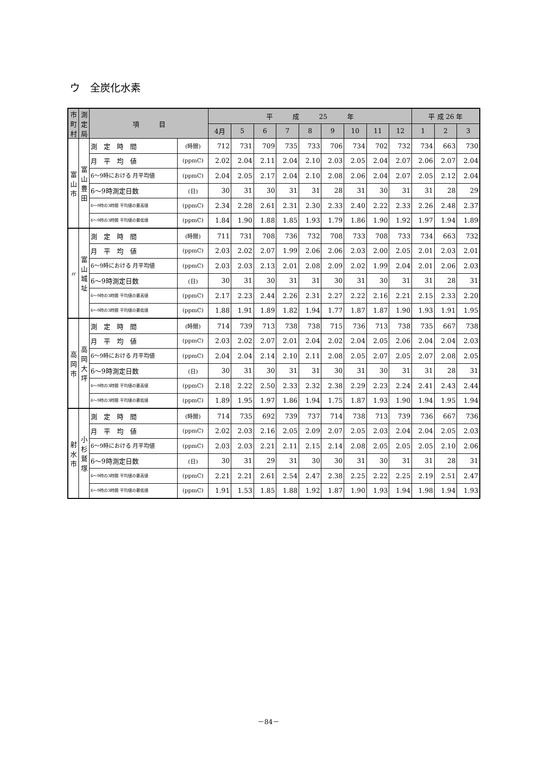ウ　全炭化水素
| 市町村 | 測定局 | 項 目 | | 平 成 25 年 | | | | | | | | | 平 成 26 年 | | |
| --- | --- | --- | --- | --- | --- | --- | --- | --- | --- | --- | --- | --- | --- | --- | --- |
| | | | | 4月 | 5 | 6 | 7 | 8 | 9 | 10 | 11 | 12 | 1 | 2 | 3 |
| 富山市 | 富山豊田 | 測 定 時 間 | (時間) | 712 | 731 | 709 | 735 | 733 | 706 | 734 | 702 | 732 | 734 | 663 | 730 |
| | | 月 平 均 値 | (ppmC) | 2.02 | 2.04 | 2.11 | 2.04 | 2.10 | 2.03 | 2.05 | 2.04 | 2.07 | 2.06 | 2.07 | 2.04 |
| | | 6～9時における 月平均値 | (ppmC) | 2.04 | 2.05 | 2.17 | 2.04 | 2.10 | 2.08 | 2.06 | 2.04 | 2.07 | 2.05 | 2.12 | 2.04 |
| | | 6～9時測定日数 | (日) | 30 | 31 | 30 | 31 | 31 | 28 | 31 | 30 | 31 | 31 | 28 | 29 |
| | | 6～9時の3時間 平均値の最高値 | (ppmC) | 2.34 | 2.28 | 2.61 | 2.31 | 2.30 | 2.33 | 2.40 | 2.22 | 2.33 | 2.26 | 2.48 | 2.37 |
| | | 6～9時の3時間 平均値の最低値 | (ppmC) | 1.84 | 1.90 | 1.88 | 1.85 | 1.93 | 1.79 | 1.86 | 1.90 | 1.92 | 1.97 | 1.94 | 1.89 |
| 〃 | 富山城址 | 測 定 時 間 | (時間) | 711 | 731 | 708 | 736 | 732 | 708 | 733 | 708 | 733 | 734 | 663 | 732 |
| | | 月 平 均 値 | (ppmC) | 2.03 | 2.02 | 2.07 | 1.99 | 2.06 | 2.06 | 2.03 | 2.00 | 2.05 | 2.01 | 2.03 | 2.01 |
| | | 6～9時における 月平均値 | (ppmC) | 2.03 | 2.03 | 2.13 | 2.01 | 2.08 | 2.09 | 2.02 | 1.99 | 2.04 | 2.01 | 2.06 | 2.03 |
| | | 6～9時測定日数 | (日) | 30 | 31 | 30 | 31 | 31 | 30 | 31 | 30 | 31 | 31 | 28 | 31 |
| | | 6～9時の3時間 平均値の最高値 | (ppmC) | 2.17 | 2.23 | 2.44 | 2.26 | 2.31 | 2.27 | 2.22 | 2.16 | 2.21 | 2.15 | 2.33 | 2.20 |
| | | 6～9時の3時間 平均値の最低値 | (ppmC) | 1.88 | 1.91 | 1.89 | 1.82 | 1.94 | 1.77 | 1.87 | 1.87 | 1.90 | 1.93 | 1.91 | 1.95 |
| 高岡市 | 高岡大坪 | 測 定 時 間 | (時間) | 714 | 739 | 713 | 738 | 738 | 715 | 736 | 713 | 738 | 735 | 667 | 738 |
| | | 月 平 均 値 | (ppmC) | 2.03 | 2.02 | 2.07 | 2.01 | 2.04 | 2.02 | 2.04 | 2.05 | 2.06 | 2.04 | 2.04 | 2.03 |
| | | 6～9時における 月平均値 | (ppmC) | 2.04 | 2.04 | 2.14 | 2.10 | 2.11 | 2.08 | 2.05 | 2.07 | 2.05 | 2.07 | 2.08 | 2.05 |
| | | 6～9時測定日数 | (日) | 30 | 31 | 30 | 31 | 31 | 30 | 31 | 30 | 31 | 31 | 28 | 31 |
| | | 6～9時の3時間 平均値の最高値 | (ppmC) | 2.18 | 2.22 | 2.50 | 2.33 | 2.32 | 2.38 | 2.29 | 2.23 | 2.24 | 2.41 | 2.43 | 2.44 |
| | | 6～9時の3時間 平均値の最低値 | (ppmC) | 1.89 | 1.95 | 1.97 | 1.86 | 1.94 | 1.75 | 1.87 | 1.93 | 1.90 | 1.94 | 1.95 | 1.94 |
| 射水市 | 小杉鷲塚 | 測 定 時 間 | (時間) | 714 | 735 | 692 | 739 | 737 | 714 | 738 | 713 | 739 | 736 | 667 | 736 |
| | | 月 平 均 値 | (ppmC) | 2.02 | 2.03 | 2.16 | 2.05 | 2.09 | 2.07 | 2.05 | 2.03 | 2.04 | 2.04 | 2.05 | 2.03 |
| | | 6～9時における 月平均値 | (ppmC) | 2.03 | 2.03 | 2.21 | 2.11 | 2.15 | 2.14 | 2.08 | 2.05 | 2.05 | 2.05 | 2.10 | 2.06 |
| | | 6～9時測定日数 | (日) | 30 | 31 | 29 | 31 | 30 | 30 | 31 | 30 | 31 | 31 | 28 | 31 |
| | | 6～9時の3時間 平均値の最高値 | (ppmC) | 2.21 | 2.21 | 2.61 | 2.54 | 2.47 | 2.38 | 2.25 | 2.22 | 2.25 | 2.19 | 2.51 | 2.47 |
| | | 6～9時の3時間 平均値の最低値 | (ppmC) | 1.91 | 1.53 | 1.85 | 1.88 | 1.92 | 1.87 | 1.90 | 1.93 | 1.94 | 1.98 | 1.94 | 1.93 |
－84－